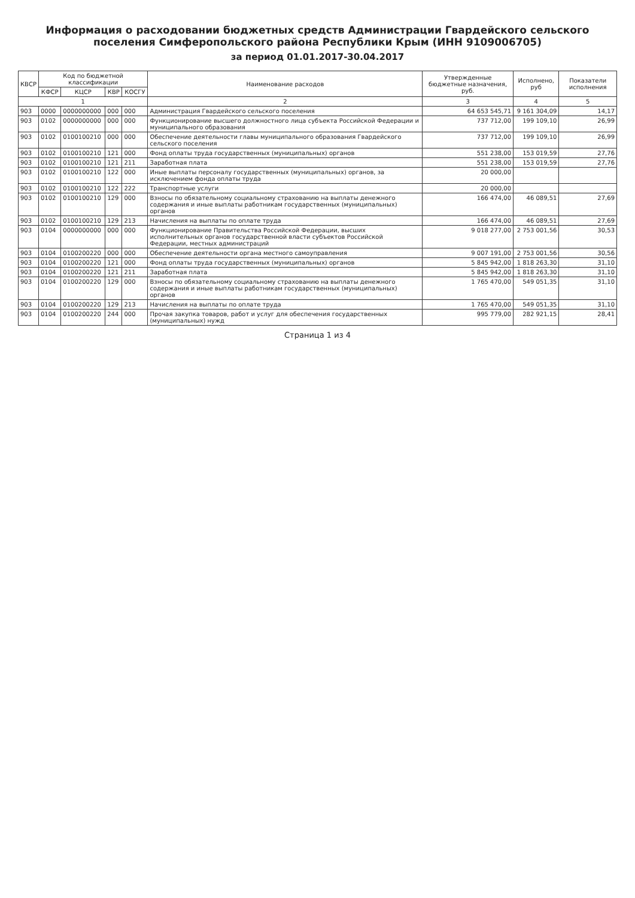Информация о расходовании бюджетных средств Администрации Гвардейского сельского поселения Симферопольского района Республики Крым (ИНН 9109006705)
за период 01.01.2017-30.04.2017
| КВСР | Код по бюджетной классификации | | | | Наименование расходов | Утвержденные бюджетные назначения, руб. | Исполнено, руб | Показатели исполнения |
| --- | --- | --- | --- | --- | --- | --- | --- | --- |
| | КФСР | КЦСР | КВР | КОСГУ | | | | |
| 1 | | | | | 2 | 3 | 4 | 5 |
| 903 | 0000 | 0000000000 | 000 | 000 | Администрация Гвардейского сельского поселения | 64 653 545,71 | 9 161 304,09 | 14,17 |
| 903 | 0102 | 0000000000 | 000 | 000 | Функционирование высшего должностного лица субъекта Российской Федерации и муниципального образования | 737 712,00 | 199 109,10 | 26,99 |
| 903 | 0102 | 0100100210 | 000 | 000 | Обеспечение деятельности главы муниципального образования Гвардейского сельского поселения | 737 712,00 | 199 109,10 | 26,99 |
| 903 | 0102 | 0100100210 | 121 | 000 | Фонд оплаты труда государственных (муниципальных) органов | 551 238,00 | 153 019,59 | 27,76 |
| 903 | 0102 | 0100100210 | 121 | 211 | Заработная плата | 551 238,00 | 153 019,59 | 27,76 |
| 903 | 0102 | 0100100210 | 122 | 000 | Иные выплаты персоналу государственных (муниципальных) органов, за исключением фонда оплаты труда | 20 000,00 | | |
| 903 | 0102 | 0100100210 | 122 | 222 | Транспортные услуги | 20 000,00 | | |
| 903 | 0102 | 0100100210 | 129 | 000 | Взносы по обязательному социальному страхованию на выплаты денежного содержания и иные выплаты работникам государственных (муниципальных) органов | 166 474,00 | 46 089,51 | 27,69 |
| 903 | 0102 | 0100100210 | 129 | 213 | Начисления на выплаты по оплате труда | 166 474,00 | 46 089,51 | 27,69 |
| 903 | 0104 | 0000000000 | 000 | 000 | Функционирование Правительства Российской Федерации, высших исполнительных органов государственной власти субъектов Российской Федерации, местных администраций | 9 018 277,00 | 2 753 001,56 | 30,53 |
| 903 | 0104 | 0100200220 | 000 | 000 | Обеспечение деятельности органа местного самоуправления | 9 007 191,00 | 2 753 001,56 | 30,56 |
| 903 | 0104 | 0100200220 | 121 | 000 | Фонд оплаты труда государственных (муниципальных) органов | 5 845 942,00 | 1 818 263,30 | 31,10 |
| 903 | 0104 | 0100200220 | 121 | 211 | Заработная плата | 5 845 942,00 | 1 818 263,30 | 31,10 |
| 903 | 0104 | 0100200220 | 129 | 000 | Взносы по обязательному социальному страхованию на выплаты денежного содержания и иные выплаты работникам государственных (муниципальных) органов | 1 765 470,00 | 549 051,35 | 31,10 |
| 903 | 0104 | 0100200220 | 129 | 213 | Начисления на выплаты по оплате труда | 1 765 470,00 | 549 051,35 | 31,10 |
| 903 | 0104 | 0100200220 | 244 | 000 | Прочая закупка товаров, работ и услуг для обеспечения государственных (муниципальных) нужд | 995 779,00 | 282 921,15 | 28,41 |
Страница 1 из 4